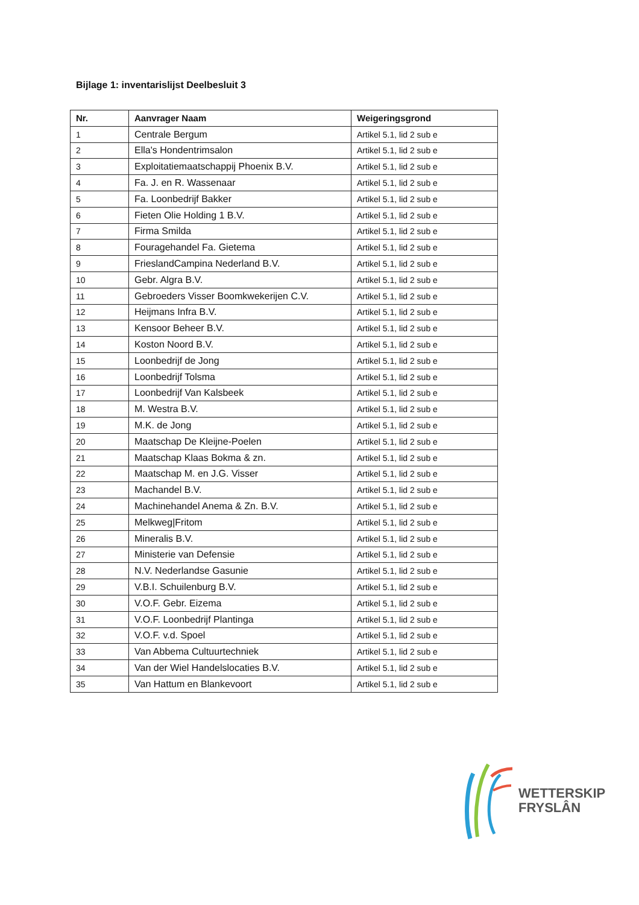Bijlage 1: inventarislijst Deelbesluit 3
| Nr. | Aanvrager Naam | Weigeringsgrond |
| --- | --- | --- |
| 1 | Centrale Bergum | Artikel 5.1, lid 2 sub e |
| 2 | Ella's Hondentrimsalon | Artikel 5.1, lid 2 sub e |
| 3 | Exploitatiemaatschappij Phoenix B.V. | Artikel 5.1, lid 2 sub e |
| 4 | Fa. J. en R. Wassenaar | Artikel 5.1, lid 2 sub e |
| 5 | Fa. Loonbedrijf Bakker | Artikel 5.1, lid 2 sub e |
| 6 | Fieten Olie Holding 1 B.V. | Artikel 5.1, lid 2 sub e |
| 7 | Firma Smilda | Artikel 5.1, lid 2 sub e |
| 8 | Fouragehandel Fa. Gietema | Artikel 5.1, lid 2 sub e |
| 9 | FrieslandCampina Nederland B.V. | Artikel 5.1, lid 2 sub e |
| 10 | Gebr. Algra B.V. | Artikel 5.1, lid 2 sub e |
| 11 | Gebroeders Visser Boomkwekerijen C.V. | Artikel 5.1, lid 2 sub e |
| 12 | Heijmans Infra B.V. | Artikel 5.1, lid 2 sub e |
| 13 | Kensoor Beheer B.V. | Artikel 5.1, lid 2 sub e |
| 14 | Koston Noord B.V. | Artikel 5.1, lid 2 sub e |
| 15 | Loonbedrijf de Jong | Artikel 5.1, lid 2 sub e |
| 16 | Loonbedrijf Tolsma | Artikel 5.1, lid 2 sub e |
| 17 | Loonbedrijf Van Kalsbeek | Artikel 5.1, lid 2 sub e |
| 18 | M. Westra B.V. | Artikel 5.1, lid 2 sub e |
| 19 | M.K. de Jong | Artikel 5.1, lid 2 sub e |
| 20 | Maatschap De Kleijne-Poelen | Artikel 5.1, lid 2 sub e |
| 21 | Maatschap Klaas Bokma & zn. | Artikel 5.1, lid 2 sub e |
| 22 | Maatschap M. en J.G. Visser | Artikel 5.1, lid 2 sub e |
| 23 | Machandel B.V. | Artikel 5.1, lid 2 sub e |
| 24 | Machinehandel Anema & Zn. B.V. | Artikel 5.1, lid 2 sub e |
| 25 | Melkweg/Fritom | Artikel 5.1, lid 2 sub e |
| 26 | Mineralis B.V. | Artikel 5.1, lid 2 sub e |
| 27 | Ministerie van Defensie | Artikel 5.1, lid 2 sub e |
| 28 | N.V. Nederlandse Gasunie | Artikel 5.1, lid 2 sub e |
| 29 | V.B.I. Schuilenburg B.V. | Artikel 5.1, lid 2 sub e |
| 30 | V.O.F. Gebr. Eizema | Artikel 5.1, lid 2 sub e |
| 31 | V.O.F. Loonbedrijf Plantinga | Artikel 5.1, lid 2 sub e |
| 32 | V.O.F. v.d. Spoel | Artikel 5.1, lid 2 sub e |
| 33 | Van Abbema Cultuurtechniek | Artikel 5.1, lid 2 sub e |
| 34 | Van der Wiel Handelslocaties B.V. | Artikel 5.1, lid 2 sub e |
| 35 | Van Hattum en Blankevoort | Artikel 5.1, lid 2 sub e |
WETTERSKIP
FRYSLÂN